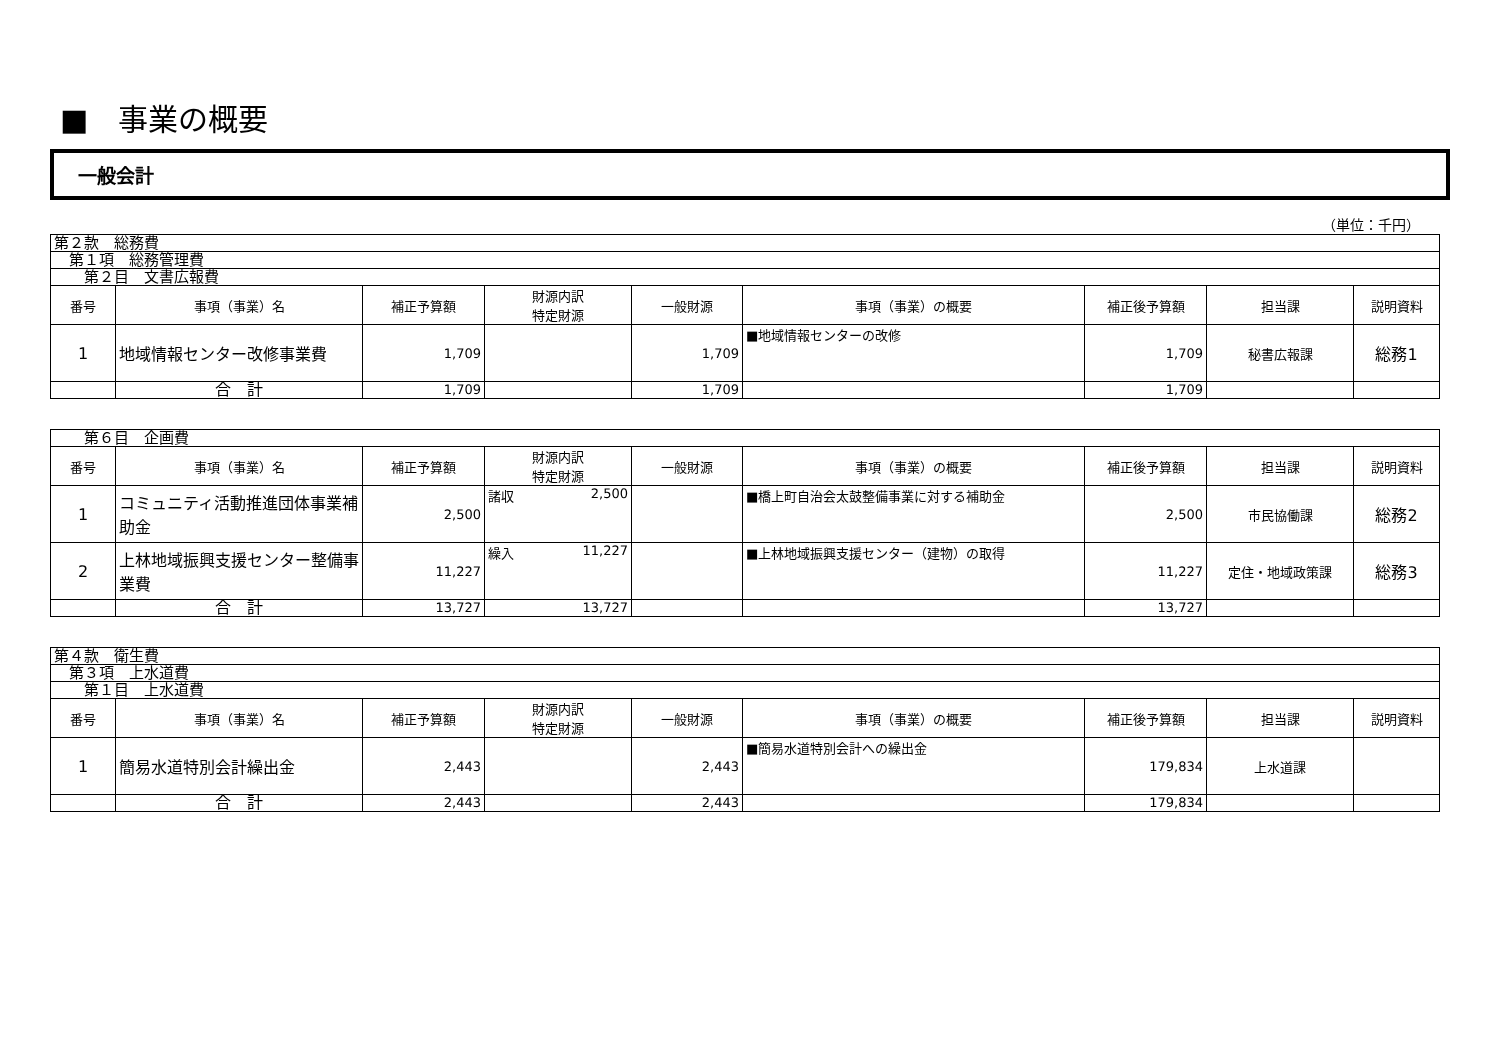■　事業の概要
一般会計
（単位：千円）
| 第２款 総務費 | | | | | | | | |
| 第１項 総務管理費 | | | | | | | | |
| 第２目 文書広報費 | | | | | | | | |
| 番号 | 事項（事業）名 | 補正予算額 | 財源内訳 特定財源 | 一般財源 | 事項（事業）の概要 | 補正後予算額 | 担当課 | 説明資料 |
| 1 | 地域情報センター改修事業費 | 1,709 | | 1,709 | ■地域情報センターの改修 | 1,709 | 秘書広報課 | 総務1 |
| | 合 計 | 1,709 | | 1,709 | | 1,709 | | |
| 第６目 企画費 | | | | | | | | |
| 番号 | 事項（事業）名 | 補正予算額 | 財源内訳 特定財源 | 一般財源 | 事項（事業）の概要 | 補正後予算額 | 担当課 | 説明資料 |
| 1 | コミュニティ活動推進団体事業補助金 | 2,500 | 諸収 2,500 | | ■橋上町自治会太鼓整備事業に対する補助金 | 2,500 | 市民協働課 | 総務2 |
| 2 | 上林地域振興支援センター整備事業費 | 11,227 | 繰入 11,227 | | ■上林地域振興支援センター（建物）の取得 | 11,227 | 定住・地域政策課 | 総務3 |
| | 合 計 | 13,727 | 13,727 | | | 13,727 | | |
| 第４款 衛生費 | | | | | | | | |
| 第３項 上水道費 | | | | | | | | |
| 第１目 上水道費 | | | | | | | | |
| 番号 | 事項（事業）名 | 補正予算額 | 財源内訳 特定財源 | 一般財源 | 事項（事業）の概要 | 補正後予算額 | 担当課 | 説明資料 |
| 1 | 簡易水道特別会計繰出金 | 2,443 | | 2,443 | ■簡易水道特別会計への繰出金 | 179,834 | 上水道課 | |
| | 合 計 | 2,443 | | 2,443 | | 179,834 | | |